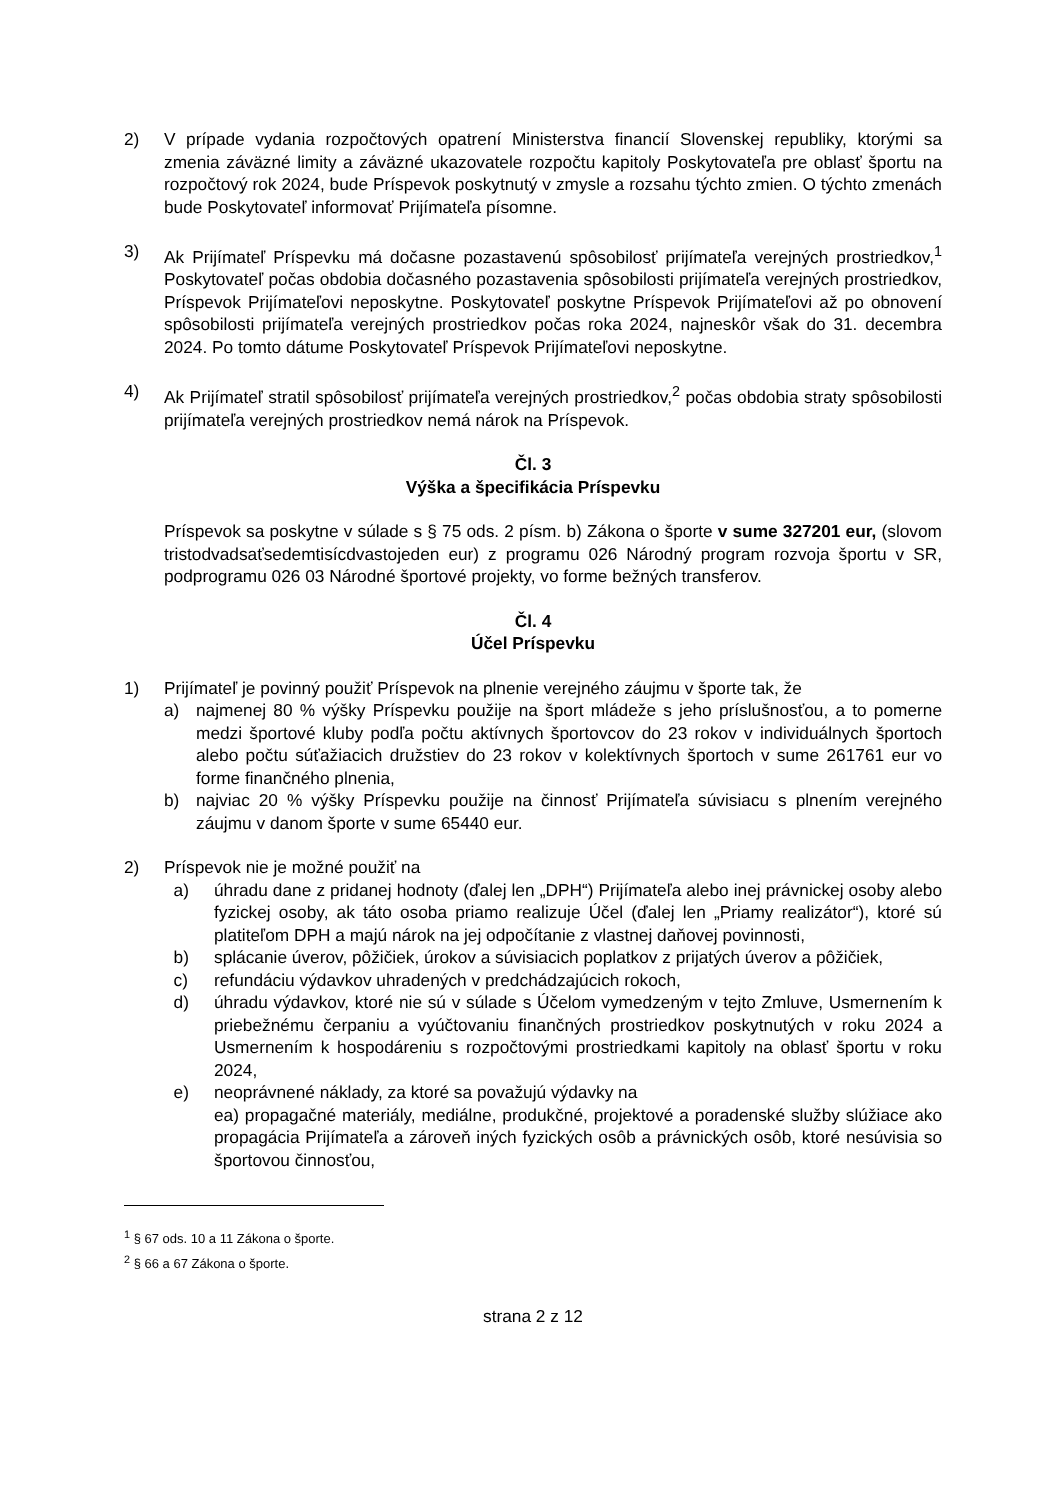2) V prípade vydania rozpočtových opatrení Ministerstva financií Slovenskej republiky, ktorými sa zmenia záväzné limity a záväzné ukazovatele rozpočtu kapitoly Poskytovateľa pre oblasť športu na rozpočtový rok 2024, bude Príspevok poskytnutý v zmysle a rozsahu týchto zmien. O týchto zmenách bude Poskytovateľ informovať Prijímateľa písomne.
3) Ak Prijímateľ Príspevku má dočasne pozastavenú spôsobilosť prijímateľa verejných prostriedkov,<sup>1</sup> Poskytovateľ počas obdobia dočasného pozastavenia spôsobilosti prijímateľa verejných prostriedkov, Príspevok Prijímateľovi neposkytne. Poskytovateľ poskytne Príspevok Prijímateľovi až po obnovení spôsobilosti prijímateľa verejných prostriedkov počas roka 2024, najneskôr však do 31. decembra 2024. Po tomto dátume Poskytovateľ Príspevok Prijímateľovi neposkytne.
4) Ak Prijímateľ stratil spôsobilosť prijímateľa verejných prostriedkov,<sup>2</sup> počas obdobia straty spôsobilosti prijímateľa verejných prostriedkov nemá nárok na Príspevok.
Čl. 3
Výška a špecifikácia Príspevku
Príspevok sa poskytne v súlade s § 75 ods. 2 písm. b) Zákona o športe v sume 327201 eur, (slovom tristodvadsaťsedemtisícdvastojeden eur) z programu 026 Národný program rozvoja športu v SR, podprogramu 026 03 Národné športové projekty, vo forme bežných transferov.
Čl. 4
Účel Príspevku
1) Prijímateľ je povinný použiť Príspevok na plnenie verejného záujmu v športe tak, že
a) najmenej 80 % výšky Príspevku použije na šport mládeže s jeho príslušnosťou, a to pomerne medzi športové kluby podľa počtu aktívnych športovcov do 23 rokov v individuálnych športoch alebo počtu súťažiacich družstiev do 23 rokov v kolektívnych športoch v sume 261761 eur vo forme finančného plnenia,
b) najviac 20 % výšky Príspevku použije na činnosť Prijímateľa súvisiacu s plnením verejného záujmu v danom športe v sume 65440 eur.
2) Príspevok nie je možné použiť na
a) úhradu dane z pridanej hodnoty (ďalej len „DPH“) Prijímateľa alebo inej právnickej osoby alebo fyzickej osoby, ak táto osoba priamo realizuje Účel (ďalej len „Priamy realizátor“), ktoré sú platiteľom DPH a majú nárok na jej odpočítanie z vlastnej daňovej povinnosti,
b) splácanie úverov, pôžičiek, úrokov a súvisiacich poplatkov z prijatých úverov a pôžičiek,
c) refundáciu výdavkov uhradených v predchádzajúcich rokoch,
d) úhradu výdavkov, ktoré nie sú v súlade s Účelom vymedzeným v tejto Zmluve, Usmernením k priebežnému čerpaniu a vyúčtovaniu finančných prostriedkov poskytnutých v roku 2024 a Usmernením k hospodáreniu s rozpočtovými prostriedkami kapitoly na oblasť športu v roku 2024,
e) neoprávnené náklady, za ktoré sa považujú výdavky na
ea) propagačné materiály, mediálne, produkčné, projektové a poradenské služby slúžiace ako propagácia Prijímateľa a zároveň iných fyzických osôb a právnických osôb, ktoré nesúvisia so športovou činnosťou,
<sup>1</sup> § 67 ods. 10 a 11 Zákona o športe.
<sup>2</sup> § 66 a 67 Zákona o športe.
strana 2 z 12